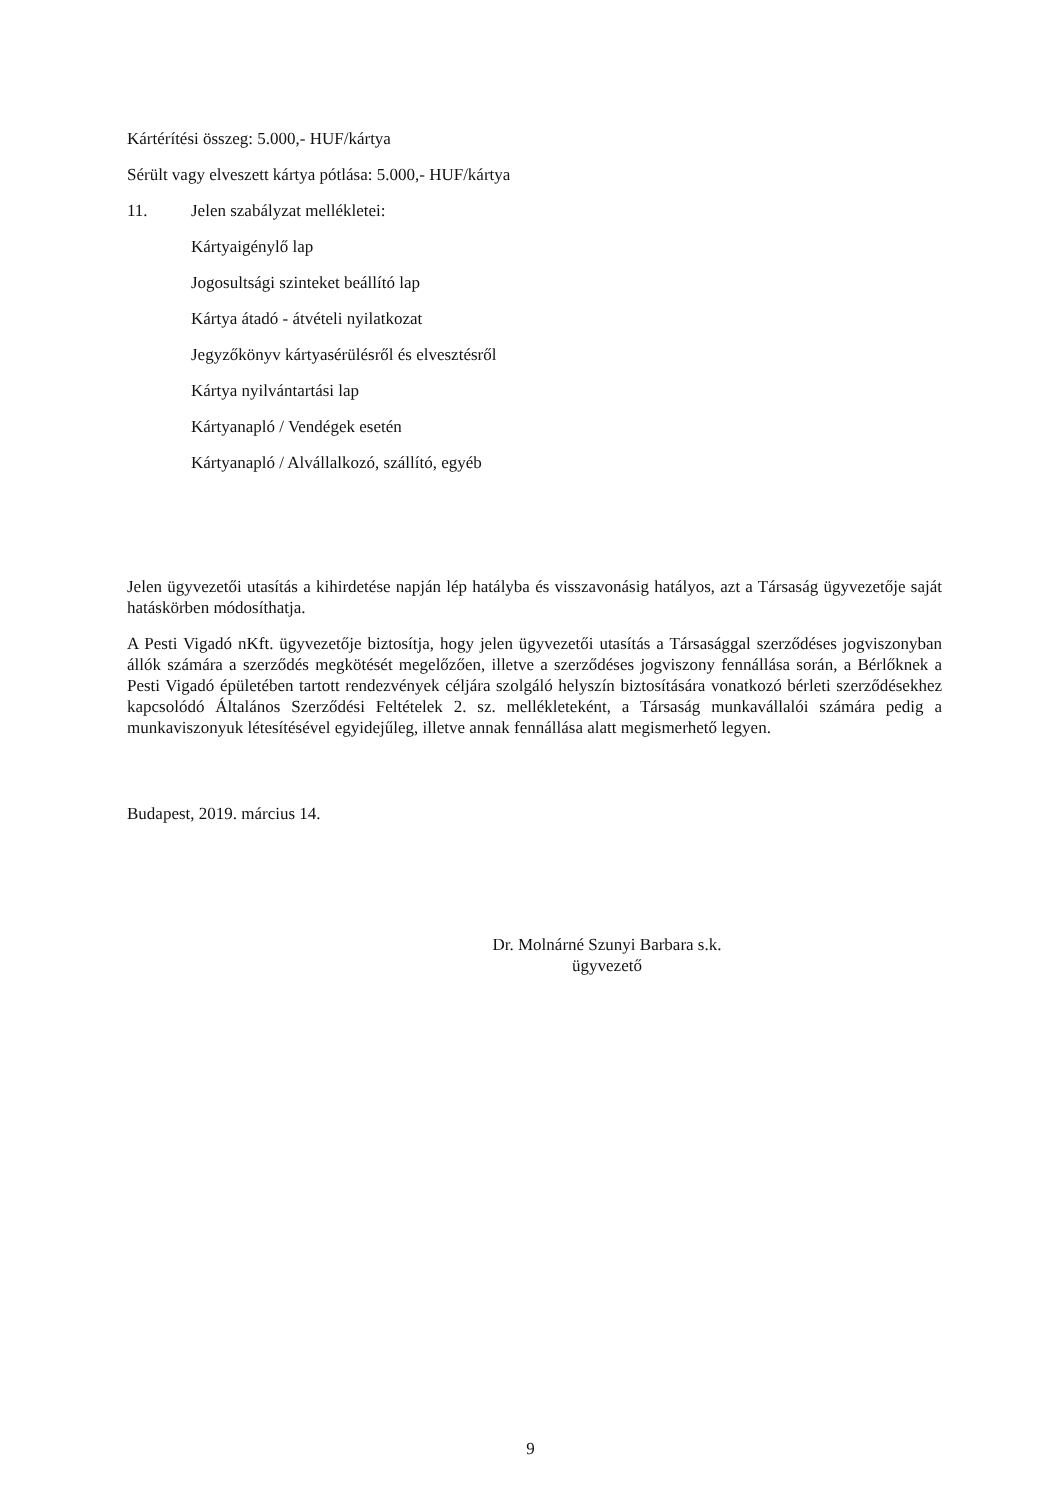Kártérítési összeg: 5.000,- HUF/kártya
Sérült vagy elveszett kártya pótlása: 5.000,- HUF/kártya
11. Jelen szabályzat mellékletei:
Kártyaigénylő lap
Jogosultsági szinteket beállító lap
Kártya átadó - átvételi nyilatkozat
Jegyzőkönyv kártyasérülésről és elvesztésről
Kártya nyilvántartási lap
Kártyanapló / Vendégek esetén
Kártyanapló / Alvállalkozó, szállító, egyéb
Jelen ügyvezetői utasítás a kihirdetése napján lép hatályba és visszavonásig hatályos, azt a Társaság ügyvezetője saját hatáskörben módosíthatja.
A Pesti Vigadó nKft. ügyvezetője biztosítja, hogy jelen ügyvezetői utasítás a Társasággal szerződéses jogviszonyban állók számára a szerződés megkötését megelőzően, illetve a szerződéses jogviszony fennállása során, a Bérlőknek a Pesti Vigadó épületében tartott rendezvények céljára szolgáló helyszín biztosítására vonatkozó bérleti szerződésekhez kapcsolódó Általános Szerződési Feltételek 2. sz. mellékleteként, a Társaság munkavállalói számára pedig a munkaviszonyuk létesítésével egyidejűleg, illetve annak fennállása alatt megismerhető legyen.
Budapest, 2019. március 14.
Dr. Molnárné Szunyi Barbara s.k.
ügyvezető
9